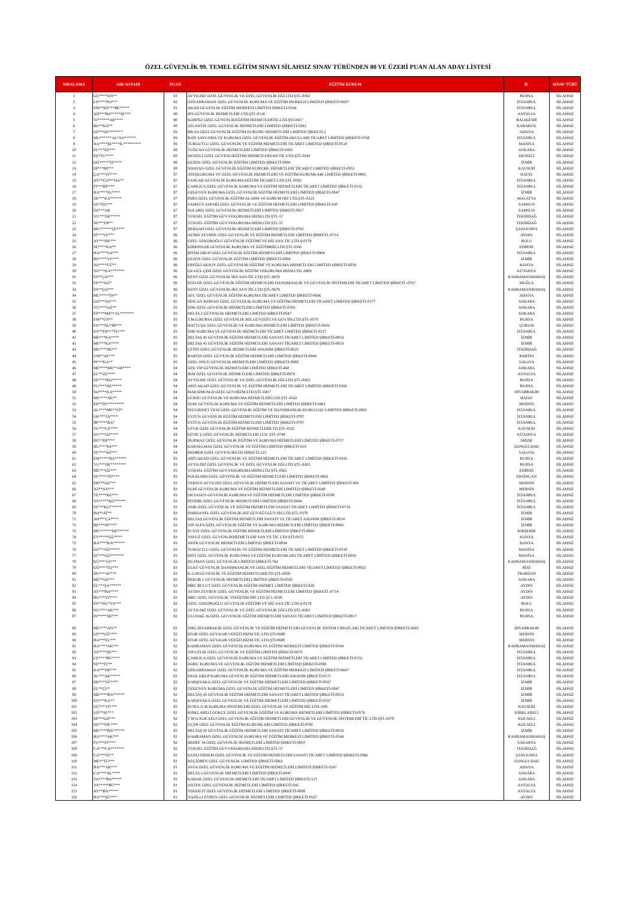ÖZEL GÜVENLİK 99. TEMEL EĞİTİM SINAVI SİLAHSIZ SINAV TÜRÜNDEN 80 VE ÜZERİ PUAN ALAN ADAY LİSTESİ
| SIRALAMA | ADI SOYADI | PUAN | EĞİTİM KURUM | İL | SINAV TÜRÜ |
| --- | --- | --- | --- | --- | --- |
| 1 | GÜ****ÖN** | 93 | AYYILDIZ ÖZEL GÜVENLİK VE ÖZEL GÜVENLİK EĞİ.LTD.ŞTİ.-0302 | BURSA | SİLAHSIZ |
| 2 | CE****PO*** | 92 | ÖZKAHRAMAN ÖZEL GÜVENLİK KORUMA VE EĞİTİM MERKEZİ LİMİTED ŞİRKETİ-0697 | İSTANBUL | SİLAHSIZ |
| 3 | EM**KE***BE***** | 91 | AKAD GÜVENLİK EĞİTİM MERKEZİ LİMİTED ŞİRKETİ-0336 | İSTANBUL | SİLAHSIZ |
| 4 | AH***BA*****ŞE*** | 90 | JPS GÜVENLİK HİZMETLERİ LTD.ŞTİ.-0116 | ANTALYA | SİLAHSIZ |
| 5 | YI******AR**** | 90 | KÖRFEZ ÖZEL GÜVENLİKEĞİTİM HİZMETLERTİC.LTD.ŞTİ-0417 | BALIKESİR | SİLAHSIZ |
| 6 | BU**KÖ** | 90 | ATLANTİS ÖZEL GÜVENLİK HİZMETLERİ LİMİTED ŞİRKETİ-0392 | KARABÜK | SİLAHSIZ |
| 7 | Gİ***ÖZ******* | 89 | BİLSA ÖZEL GÜVENLİK EĞİTİM KURUMU HİZMETLERİ LİMİTED ŞİRKETİ-2 | ADANA | SİLAHSIZ |
| 8 | MU******AL*SA****** | 89 | BATI SAVUNMA VE KORUMA ÖZEL GÜVENLİK EĞİTİM OKULLARI TİCARET LİMİTED ŞİRKETİ-0768 | İSTANBUL | SİLAHSIZ |
| 9 | NA****ŞE****İL********* | 89 | TURGUTLU ÖZEL GÜVENLİK VE EĞİTİM HİZMETLERİ TİCARET LİMİTED ŞİRKETİ-0510 | MANİSA | SİLAHSIZ |
| 10 | EL***SÖ*** | 88 | TUĞCAN GÜVENLİK HİZMETLERİ LİMİTED ŞİRKETİ-0492 | ANKARA | SİLAHSIZ |
| 11 | EŞ*TU**** | 88 | DENİZLİ ÖZEL GÜVENLİEĞİTİM HİZMETLERSAN.TİC.LTD.ŞTİ.-0341 | DENİZLİ | SİLAHSIZ |
| 12 | OĞ*****TE**** | 88 | GEZEN ÖZEL GÜVENLİK EĞİTİM LİMİTED ŞİRKETİ-0804 | İZMİR | SİLAHSIZ |
| 13 | Dİ***Bİ*** | 88 | NDAYAN ÖZEL GÜVENLİK EĞİTİM KURUMU HİZMETLERİ TİCARET LİMİTED ŞİRKETİ-0852 | KAYSERİ | SİLAHSIZ |
| 14 | ÇA***YI**** | 87 | ATEŞKORUMA VE ÖZEL GÜVENLİK HİZMETLERİ VE EĞİTİM KURUMLARI LİMİTED ŞİRKETİ-0805 | HATAY | SİLAHSIZ |
| 15 | AY**ÇO***HA** | 87 | SANCAK GÜVENLİK KORUMA EĞİTİM TİCARET LTD.ŞTİ.-0582 | İSTANBUL | SİLAHSIZ |
| 16 | Fİ***Bİ**** | 87 | ÇAMLICA ÖZEL GÜVENLİK KORUMA VE EĞİTİM HİZMETLERİ TİCARET LİMİTED ŞİRKETİ-0152 | İSTANBUL | SİLAHSIZ |
| 17 | HA****SU**** | 87 | ÖZGÜVEN KORUMA ÖZEL GÜVENLİK EĞİTİM HİZMETLERİ LİMİTED ŞİRKETİ-0847 | İZMİR | SİLAHSIZ |
| 18 | ZE***KA****** | 87 | PARS ÖZEL GÜVENLİK EĞİTİM ALARM VE KORUM HİZ LTD.ŞTİ.-0223 | MALATYA | SİLAHSIZ |
| 19 | GÜ*ZO*** | 87 | SAMSUN SAFARİ ÖZEL GÜVENLİK VE EĞİTİM HİZMETLERİ LİMİTED ŞİRKETİ-930 | SAMSUN | SİLAHSIZ |
| 20 | ÖZ***AK | 87 | SOLARİS ÖZEL GÜVENLİK HİZMETLERİ LİMİTED ŞİRKETİ-0857 | SAMSUN | SİLAHSIZ |
| 21 | YU***DE***** | 87 | YÜKSEL EĞİTİM GÜV.VEKORUMA HİZM.LTD.ŞTİ.-57 | TEKİRDAĞ | SİLAHSIZ |
| 22 | SE***ER** | 87 | YÜKSEL EĞİTİM GÜV.VEKORUMA HİZM.LTD.ŞTİ.-57 | TEKİRDAĞ | SİLAHSIZ |
| 23 | MU******ÇE**** | 87 | DERGAH ÖZEL GÜVENLİK HİZMETLERİ LİMİTED ŞİRKETİ-0702 | ŞANLIURFA | SİLAHSIZ |
| 24 | Sİ***YE*** | 86 | AYDIN ZEYBEK ÖZEL GÜVENLİK VE EĞİTİM HİZMETLERİ LİMİTED ŞİRKETİ.-0714 | AYDIN | SİLAHSIZ |
| 25 | AY***DE*** | 86 | ÖZEL ÖZKÖROĞLU GÜVENLİK EĞİTİMİ VE HİZ.SAN.TİC.LTD.Ş-0179 | BOLU | SİLAHSIZ |
| 26 | SE****KA** | 86 | KIRKPINAR GÜVENLİK KORUMA VE EĞİTİMHİZ.LTD.ŞTİ.-0545 | EDİRNE | SİLAHSIZ |
| 27 | HA****SA*** | 86 | RİTİM GRUP ÖZEL GÜVENLİK EĞİTİM HİZMETLERİ LİMİTED ŞİRKETİ-0904 | İSTANBUL | SİLAHSIZ |
| 28 | BU****YI**** | 86 | GEZEN ÖZEL GÜVENLİK EĞİTİM LİMİTED ŞİRKETİ-0804 | İZMİR | SİLAHSIZ |
| 29 | SO****YÜ** | 86 | EREĞLİ AKSOY ÖZEL GÜVENLİK EĞİTİMİ VE KORUMA HİZMETLERİ LİMİTED ŞİRKETİ-0859 | KONYA | SİLAHSIZ |
| 30 | YA***KA******* | 86 | ÖZ-GÜL ÇİNİ ÖZEL GÜVENLİK EĞİTİM VEKORUMA HİZM.LTD.-0409 | KÜTAHYA | SİLAHSIZ |
| 31 | ES**ÇO*** | 86 | KENT ÖZEL GÜVENLİK HİZ.SAN.TİC.LTD.ŞTİ.-0679 | KAHRAMANMARAŞ | SİLAHSIZ |
| 32 | FE***GÖ* | 86 | EFELER ÖZEL GÜVENLİK EĞİTİM HİZMETLERİ DANIŞMANLIK VE GÜVENLİK SİSTEMLERİ TİCARET LİMİTED ŞİRKETİ.-0767 | MUĞLA | SİLAHSIZ |
| 33 | ES**ÇO*** | 86 | KENT ÖZEL GÜVENLİK HİZ.SAN.TİC.LTD.ŞTİ.-0679 | KAHRAMANMARAŞ | SİLAHSIZ |
| 34 | MU*****İN** | 85 | AFC ÖZEL GÜVENLİK EĞİTİM KORUMA TİCARET LİMİTED ŞİRKETİ-0836 | ADANA | SİLAHSIZ |
| 35 | GÖ***SA*** | 85 | SİNCAN KERVAN ÖZEL GÜVENLİK KORUMA VE EĞİTİM HİZMETLERİ TİCARET LİMİTED ŞİRKETİ-0177 | ANKARA | SİLAHSIZ |
| 36 | YÜ****OZ** | 85 | SDK ÖZEL GÜVENLİK HİZMETLERİ LİMİTED ŞİRKETİ-0593 | ANKARA | SİLAHSIZ |
| 37 | Fİ****ME**AL******* | 85 | DELTA 2 GÜVENLİK HİZMETLERİ LİMİTED ŞİRKETİ-0047 | ANKARA | SİLAHSIZ |
| 38 | EM**ÜN** | 85 | T.M.G.BURSA ÖZEL GÜVENLİK HİZ.GÜV.EĞİT.VE GÜV.SİS.LTD.ŞTİ.-0570 | BURSA | SİLAHSIZ |
| 39 | FA***NU*Bİ*** | 85 | HATTUŞA ÖZEL GÜVENLİK VE KORUMA HİZMETLERİ LİMİTED ŞİRKETİ-0826 | ÇORUM | SİLAHSIZ |
| 40 | EN**ER***TU*** | 85 | SMF KORUMA VE GÜVENLİK HİZMETLERİ TİCARET LİMİTED ŞİRKETİ-0217 | İSTANBUL | SİLAHSIZ |
| 41 | ME***KA**** | 85 | DELTAŞ 45 GÜVENLİK EĞİTİM HİZMETLERİ SANAYİ TİCARET LİMİTED ŞİRKETİ-0853 | İZMİR | SİLAHSIZ |
| 42 | ME***KA**** | 85 | DELTAŞ 45 GÜVENLİK EĞİTİM HİZMETLERİ SANAYİ TİCARET LİMİTED ŞİRKETİ-0853 | İZMİR | SİLAHSIZ |
| 43 | ME****BÜ** | 85 | ÇETİN ÖZEL GÜVENLİK HİZMETLERİ ANONİM ŞİRKETİ-0025 | TEKİRDAĞ | SİLAHSIZ |
| 44 | UM**AY*** | 85 | BARTIN ÖZEL GÜVENLİK EĞİTİM HİZMETLERİ LİMİTED ŞİRKETİ-0944 | BARTIN | SİLAHSIZ |
| 45 | PI***KA** | 85 | ÖZEL ÖNCÜ GÜVENLİK HİZMETLERİ LİMİTED ŞİRKETİ-0900 | YALOVA | SİLAHSIZ |
| 46 | ME****ME**AR**** | 84 | ATK VİP GÜVENLİK HİZMETLERİ LİMİTED ŞİRKETİ-468 | ANKARA | SİLAHSIZ |
| 47 | EL**ÖZ**** | 84 | İKM ÖZEL GÜVENLİK HİZMETLERİ LİMİTED ŞİRKETİ-0878 | ANTALYA | SİLAHSIZ |
| 48 | ZE****KO***** | 84 | AYYILDIZ ÖZEL GÜVENLİK VE ÖZEL GÜVENLİK EĞİ.LTD.ŞTİ.-0302 | BURSA | SİLAHSIZ |
| 49 | FU****DE***** | 84 | ARTI AKAD ÖZEL GÜVENLİK VE EĞİTİM HİZMETLERİ TİCARET LİMİTED ŞİRKETİ-0106 | BURSA | SİLAHSIZ |
| 50 | SO****KA***** | 84 | MAKSİMUM-D ÖZEL GÜV.HİZM.LTD.ŞTİ.-0457 | DİYARBAKIR | SİLAHSIZ |
| 51 | ME****AK** | 84 | GÜRSU GÜVENLİK VE KORUMA HİZMETLERİ LTD.ŞTİ.-0542 | HATAY | SİLAHSIZ |
| 52 | ER**İN********* | 84 | SGSE GÜVENLİK KORUMA VE EĞİTİM HİZMETLERİ LİMİTED ŞİRKETİ-0482 | MERSİN | SİLAHSIZ |
| 53 | AL****ME**Cİ* | 84 | SECURINET YENİ ÖZEL GÜVENLİK EĞİTİM VE DANIŞMANLIK KURULUŞU LİMİTED ŞİRKETİ-0801 | İSTANBUL | SİLAHSIZ |
| 54 | OK***TA**** | 84 | ÜSTÜN GÜVENLİK EĞİTİM HİZMETLERİ LİMİTED ŞİRKETİ-0787 | İSTANBUL | SİLAHSIZ |
| 55 | İB*****BA* | 84 | ÜSTÜN GÜVENLİK EĞİTİM HİZMETLERİ LİMİTED ŞİRKETİ-0787 | İSTANBUL | SİLAHSIZ |
| 56 | TU***UZ**** | 84 | UFUK ÖZEL GÜVENLİK EĞİTİM HİZMETLERİLTD.ŞTİ.-0122 | KAYSERİ | SİLAHSIZ |
| 57 | NU***ÖZ**** | 84 | GÜNE Ş ÖZEL GÜVENLİK HİZMETLERİ LTD. ŞTİ.-0740 | KÜTAHYA | SİLAHSIZ |
| 58 | RÜ**Dİ**** | 84 | DURMAZ ÖZEL GÜVENLİK EĞİTİM VE KORUMA HİZMETLERİ LİMİTED ŞİRKETİ-0717 | NİĞDE | SİLAHSIZ |
| 59 | HU****KI*** | 84 | KARAELMAS ÖZEL GÜVENLİK VE EĞİTİM LİMİTED ŞİRKETİ-819 | ZONGULDAK | SİLAHSIZ |
| 60 | SE****SÖ*** | 84 | REHBER ÖZEL GÜVENLİKLTD ŞİRKETİ-125 | YALOVA | SİLAHSIZ |
| 61 | EM*****BA****** | 83 | ARTI AKAD ÖZEL GÜVENLİK VE EĞİTİM HİZMETLERİ TİCARET LİMİTED ŞİRKETİ-0106 | BURSA | SİLAHSIZ |
| 62 | YU***DE******** | 83 | AYYILDIZ ÖZEL GÜVENLİK VE ÖZEL GÜVENLİK EĞİ.LTD.ŞTİ.-0302 | BURSA | SİLAHSIZ |
| 63 | ME***ÖZ*** | 83 | YÜKSEL EĞİTİM GÜV.VEKORUMA HİZM.LTD.ŞTİ.-0362 | EDİRNE | SİLAHSIZ |
| 64 | SE*****FI**** | 83 | POLİGARD ÖZEL GÜVENLİK VE EĞİTİM HİZMETLERİ LİMİTED ŞİRKETİ-0682 | ERZİNCAN | SİLAHSIZ |
| 65 | ER***GE*** | 83 | TARSUS AYYILDIZ ÖZEL GÜVENLİK HİZMETLERİ SANAYİ VE TİCARET LİMİTED ŞİRKETİ-893 | MERSİN | SİLAHSIZ |
| 66 | AZ**SA*** | 83 | SGSE GÜVENLİK KORUMA VE EĞİTİM HİZMETLERİ LİMİTED ŞİRKETİ-0548 | MERSİN | SİLAHSIZ |
| 67 | TÜ****KE*** | 83 | OKYANUS GÜVENLİK KORUMA VE EĞİTİM HİZMETLERİ LİMİTED ŞİRKETİ-0580 | İSTANBUL | SİLAHSIZ |
| 68 | YA*****KÖ****** | 83 | PENDİK ÖZEL GÜVENLİK HİZMETLERİ LİMİTED ŞİRKETİ-0844 | İSTANBUL | SİLAHSIZ |
| 69 | SE***KU****** | 83 | ASIR ÖZEL GÜVENLİK VE EĞİTİM HİZMETLERİ SANAYİ TİCARET LİMİTED ŞİRKETİ-0716 | İSTANBUL | SİLAHSIZ |
| 70 | RO**AT** | 83 | DARDANEL ÖZEL GÜVENLİK HİZ.GÜV.EĞT.GÜV.SİS.LTD.ŞTİ.-0378 | İZMİR | SİLAHSIZ |
| 71 | AH***ÇA**** | 83 | DELTAŞ GÜVENLİK EĞİTİM HİZMETLERİ SANAYİ VE TİCARET ANONİM ŞİRKETİ-0814 | İZMİR | SİLAHSIZ |
| 72 | BE***SE**** | 83 | VIP ALFA ÖZEL GÜVENLİK EĞİTİM VE KORUMA HİZMETLERİ LİMİTED ŞİRKETİ-0943 | İZMİR | SİLAHSIZ |
| 73 | MÜ******DE****** | 83 | PUSAT ÖZEL GÜVENLİK EĞİTİM HİZMETLERİ LİMİTED ŞİRKETİ-0899 | KIRŞEHİR | SİLAHSIZ |
| 74 | EY*****GÜ**** | 83 | YAVUZ ÖZEL GÜVENLİKHİZMETLERİ SAN VE TİC LTD ŞTİ-0375 | KONYA | SİLAHSIZ |
| 75 | HA****KA****** | 83 | AKER GÜVENLİK HİZMETLERİ LİMİTED ŞİRKETİ-0834 | KONYA | SİLAHSIZ |
| 76 | ÖZ***ÖZ***** | 83 | TURGUTLU ÖZEL GÜVENLİK VE EĞİTİM HİZMETLERİ TİCARET LİMİTED ŞİRKETİ-0510 | MANİSA | SİLAHSIZ |
| 77 | ŞÜ***GÖ******* | 83 | MNT ÖZEL GÜVENLİK KORUNMA VE EĞİTİM KURUMLARI TİCARET LİMİTED ŞİRKETİ-0839 | MANİSA | SİLAHSIZ |
| 78 | KÜ***YA*** | 83 | DUZMAN ÖZEL GÜVENLİK LİMİTED ŞİRKETİ-764 | KAHRAMANMARAŞ | SİLAHSIZ |
| 79 | GÖ****TO*** | 83 | ÜLKÜ GÜVENLİK DANIŞMANLIK VE ÖZEL EĞİTİM HİZMETLERİ TİCARET LİMİTED ŞİRKETİ-0802 | RİZE | SİLAHSIZ |
| 80 | DU***AY*** | 83 | K.G.M.GÜVENLİK VE EĞİTİM HİZMETLERİLTD.ŞTİ.-0039 | TRABZON | SİLAHSIZ |
| 81 | ME**GE*** | 82 | REKOR 1 GÜVENLİK HİZMETLERİ LİMİTED ŞİRKETİ-0565 | ANKARA | SİLAHSIZ |
| 82 | EL***ŞA****** | 82 | MRC BULUT ÖZEL GÜVENLİK EĞİTİM HİZMET LİMİTED ŞİRKETİ-929 | AYDIN | SİLAHSIZ |
| 83 | AY***BA**** | 82 | AYDIN ZEYBEK ÖZEL GÜVENLİK VE EĞİTİM HİZMETLERİ LİMİTED ŞİRKETİ.-0714 | AYDIN | SİLAHSIZ |
| 84 | BU***YI**** | 82 | MRC ÖZEL GÜVENLİK VEEĞİTİM HİZ.LTD.ŞT.İ.-0595 | AYDIN | SİLAHSIZ |
| 85 | ES**NU*YA*** | 82 | ÖZEL ÖZKÖROĞLU GÜVENLİK EĞİTİMİ VE HİZ.SAN.TİC.LTD.Ş-0179 | BOLU | SİLAHSIZ |
| 86 | NU****AK*** | 82 | AYYILDIZ ÖZEL GÜVENLİK VE ÖZEL GÜVENLİK EĞİ.LTD.ŞTİ.-0302 | BURSA | SİLAHSIZ |
| 87 | İS*****DE*** | 82 | ULUDAĞ 16 ÖZEL GÜVENLİK EĞİTİM HİZMETLERİ SANAYİ TİCARET LİMİTED ŞİRKETİ-0817 | BURSA | SİLAHSIZ |
| 88 | ME****AN** | 82 | TMG DİYARBAKIR ÖZEL GÜVENLİK VE EĞİTİM HİZMETLERİ GÜVENLİK SİSTEM CİHAZLARI TİCARET LİMİTED ŞİRKETİ-0692 | DİYARBAKIR | SİLAHSIZ |
| 89 | Gİ***UĞ**** | 82 | EFOR ÖZEL GÜV.KOR.VEEĞİT.HIZM.TIC.LTD.ŞTI-0608 | MERSİN | SİLAHSIZ |
| 90 | HA***EL*** | 82 | EFOR ÖZEL GÜV.KOR.VEEĞİT.HIZM.TIC.LTD.ŞTI-0608 | MERSİN | SİLAHSIZ |
| 91 | HA****AK*** | 82 | KAHRAMAN ÖZEL GÜVENLİK KORUMA VE EĞİTİM MERKEZİ LİMİTED ŞİRKETİ-0549 | KAHRAMANMARAŞ | SİLAHSIZ |
| 92 | YA****ŞE*** | 82 | VİP ÇELİK ÖZEL GÜVENLİK VE EĞİTİM LİMİTED ŞİRKETİ-0879 | İSTANBUL | SİLAHSIZ |
| 93 | CE****BÜ**** | 82 | ÇAMLICA ÖZEL GÜVENLİK KORUMA VE EĞİTİM HİZMETLERİ TİCARET LİMİTED ŞİRKETİ-0152 | İSTANBUL | SİLAHSIZ |
| 94 | SE***İY** | 82 | DORU KORUMA VE GÜVENLİK EĞİTİM HİZMETLERİ LİMİTED ŞİRKETİ-0881 | İSTANBUL | SİLAHSIZ |
| 95 | KA***DE*** | 82 | ÖZKAHRAMAN ÖZEL GÜVENLİK KORUMA VE EĞİTİM MERKEZİ LİMİTED ŞİRKETİ-0697 | İSTANBUL | SİLAHSIZ |
| 96 | AL***AK***** | 82 | EKOL GRUP KORUMA GÜVENLİK EĞİTİM HİZMETLERİ ANONİM ŞİRKETİ-0171 | İSTANBUL | SİLAHSIZ |
| 97 | DE***YÜ**** | 82 | KARŞIYAKA ÖZEL GÜVENLİK VE EĞİTİM HİZMETLERİ LİMİTED ŞİRKETİ-0597 | İZMİR | SİLAHSIZ |
| 98 | EL**ÇU* | 82 | ÖZGÜVEN KORUMA ÖZEL GÜVENLİK EĞİTİM HİZMETLERİ LİMİTED ŞİRKETİ-0847 | İZMİR | SİLAHSIZ |
| 99 | ME****BA****** | 82 | DELTAŞ 45 GÜVENLİK EĞİTİM HİZMETLERİ SANAYİ TİCARET LİMİTED ŞİRKETİ-0853 | İZMİR | SİLAHSIZ |
| 100 | EN***KA** | 82 | KARŞIYAKA ÖZEL GÜVENLİK VE EĞİTİM HİZMETLERİ LİMİTED ŞİRKETİ-0597 | İZMİR | SİLAHSIZ |
| 101 | GÜ***YI**** | 82 | PUSULA 38 KORUMA SİSTEMLERİ ÖZEL GÜVENLİK VE EĞİTİM HİZ.LTD.-690 | KAYSERİ | SİLAHSIZ |
| 102 | UĞ**ŞE*** | 82 | KIRKLARELİ GÖKÇE ÖZEL GÜVENLİK EĞİTİM VE KORUMA HİZMETLERİ LİMİTED ŞİRKETİ-0576 | KIRKLARELİ | SİLAHSIZ |
| 103 | Dİ***GÖ*** | 82 | T M G KOCAELİ ÖZEL GÜVENLİK EĞİTİM HİZMETLERİ GÜVENLİK VE GÜVENLİK SİSTEMLERİ TİC.LTD.ŞTİ.-0478 | KOCAELİ | SİLAHSIZ |
| 104 | NE***DE**** | 82 | ÜÇER ÖZEL GÜVENLİK EĞİTİM KURUMLARI LİMİTED ŞİRKETİ-0780 | KOCAELİ | SİLAHSIZ |
| 105 | ME****BA****** | 82 | DELTAŞ 45 GÜVENLİK EĞİTİM HİZMETLERİ SANAYİ TİCARET LİMİTED ŞİRKETİ-0853 | İZMİR | SİLAHSIZ |
| 106 | HA****AK*** | 82 | KAHRAMAN ÖZEL GÜVENLİK KORUMA VE EĞİTİM MERKEZİ LİMİTED ŞİRKETİ-0549 | KAHRAMANMARAŞ | SİLAHSIZ |
| 107 | FU***FI**** | 82 | HEDEF 54 ÖZEL GÜVENLİK HİZMETLERİ LİMİTED ŞİRKETİ-0810 | SAKARYA | SİLAHSIZ |
| 108 | CA***CA******* | 82 | YÜKSEL EĞİTİM GÜV.VEKORUMA HİZM.LTD.ŞTİ.-57 | TEKİRDAĞ | SİLAHSIZ |
| 109 | CA***TE** | 82 | ŞANLI ERDEM ÖZEL GÜVENLİK VE EĞİTİM HİZMETLERİ SANAYİ TİCARET LİMİTED ŞİRKETİ-0366 | ŞANLIURFA | SİLAHSIZ |
| 110 | ME**TU*** | 82 | KEÇİÖREN ÖZEL GÜVENLİK LİMİTED ŞİRKETİ-0063 | ZONGULDAK | SİLAHSIZ |
| 111 | HA***AK*** | 81 | ASYA ÖZEL GÜVENLİK KORUMA VE EĞİTİM HİZMETLERİ LİMİTED ŞİRKETİ-0247 | ADANA | SİLAHSIZ |
| 112 | CA****AL**** | 81 | DELTA 2 GÜVENLİK HİZMETLERİ LİMİTED ŞİRKETİ-0047 | ANKARA | SİLAHSIZ |
| 113 | TA****BA***** | 81 | KADAK ÖZEL GÜVENLİK HİZMETLERİ TİCARET LİMİTED ŞİRKETİ-517 | ANKARA | SİLAHSIZ |
| 114 | YA*****BÜ*** | 81 | ANTEK ÖZEL GÜVENLİK HİZMETLERİ LİMİTED ŞİRKETİ-845 | ANTALYA | SİLAHSIZ |
| 115 | AY**BA***** | 81 | TEKKİLİT ÖZEL GÜVENLİK HİZMETLERİ LİMİTED ŞİRKETİ-0808 | ANTALYA | SİLAHSIZ |
| 116 | BA***ŞE**** | 81 | NAZİLLİ EVREN ÖZEL GÜVENLİK HİZMETLERİ LİMİTED ŞİRKETİ-0537 | AYDIN | SİLAHSIZ |